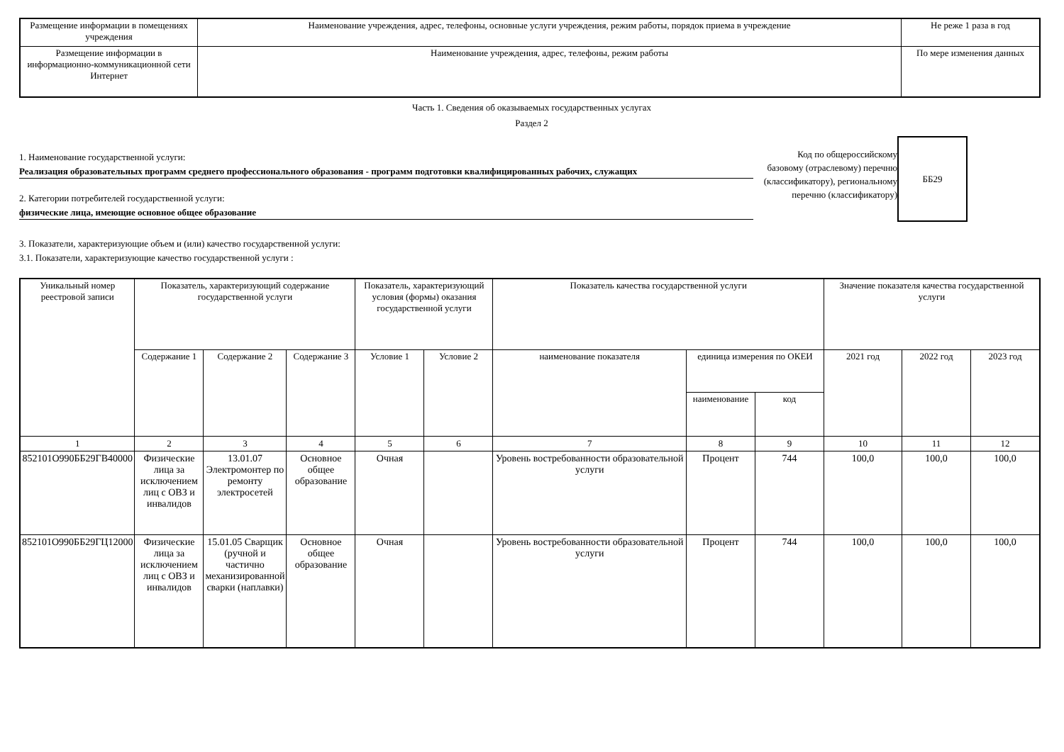| Размещение информации в помещениях учреждения | Наименование учреждения, адрес, телефоны, основные услуги учреждения, режим работы, порядок приема в учреждение | Не реже 1 раза в год |
| Размещение информации в информационно-коммуникационной сети Интернет | Наименование учреждения, адрес, телефоны, режим работы | По мере изменения данных |
Часть 1. Сведения об оказываемых государственных услугах
Раздел 2
1. Наименование государственной услуги:
Реализация образовательных программ среднего профессионального образования - программ подготовки квалифицированных рабочих, служащих
2. Категории потребителей государственной услуги:
физические лица, имеющие основное общее образование
Код по общероссийскому базовому (отраслевому) перечню (классификатору), региональному перечню (классификатору)
ББ29
3. Показатели, характеризующие объем и (или) качество государственной услуги:
3.1. Показатели, характеризующие качество государственной услуги :
| Уникальный номер реестровой записи | Показатель, характеризующий содержание государственной услуги | | | Показатель, характеризующий условия (формы) оказания государственной услуги | | Показатель качества государственной услуги | | | Значение показателя качества государственной услуги | | |
| --- | --- | --- | --- | --- | --- | --- | --- | --- | --- | --- | --- |
| | Содержание 1 | Содержание 2 | Содержание 3 | Условие 1 | Условие 2 | наименование показателя | единица измерения по ОКЕИ | | 2021 год | 2022 год | 2023 год |
| | | | | | | | наименование | код | | | |
| 1 | 2 | 3 | 4 | 5 | 6 | 7 | 8 | 9 | 10 | 11 | 12 |
| 852101О990ББ29ГВ40000 | Физические лица за исключением лиц с ОВЗ и инвалидов | 13.01.07 Электромонтер по ремонту электросетей | Основное общее образование | Очная | | Уровень востребованности образовательной услуги | Процент | 744 | 100,0 | 100,0 | 100,0 |
| 852101О990ББ29ГЦ12000 | Физические лица за исключением лиц с ОВЗ и инвалидов | 15.01.05 Сварщик (ручной и частично механизированной сварки (наплавки) | Основное общее образование | Очная | | Уровень востребованности образовательной услуги | Процент | 744 | 100,0 | 100,0 | 100,0 |